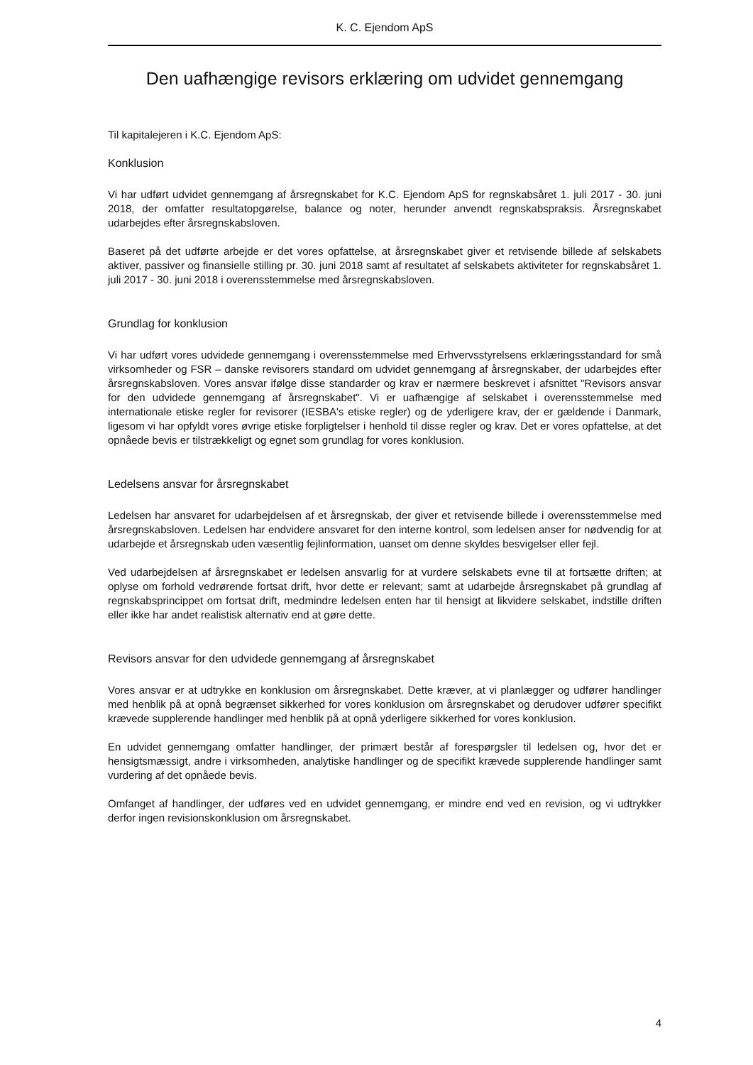K. C. Ejendom ApS
Den uafhængige revisors erklæring om udvidet gennemgang
Til kapitalejeren i K.C. Ejendom ApS:
Konklusion
Vi har udført udvidet gennemgang af årsregnskabet for K.C. Ejendom ApS for regnskabsåret 1. juli 2017 - 30. juni 2018, der omfatter resultatopgørelse, balance og noter, herunder anvendt regnskabspraksis. Årsregnskabet udarbejdes efter årsregnskabsloven.
Baseret på det udførte arbejde er det vores opfattelse, at årsregnskabet giver et retvisende billede af selskabets aktiver, passiver og finansielle stilling pr. 30. juni 2018 samt af resultatet af selskabets aktiviteter for regnskabsåret 1. juli 2017 - 30. juni 2018 i overensstemmelse med årsregnskabsloven.
Grundlag for konklusion
Vi har udført vores udvidede gennemgang i overensstemmelse med Erhvervsstyrelsens erklæringsstandard for små virksomheder og FSR – danske revisorers standard om udvidet gennemgang af årsregnskaber, der udarbejdes efter årsregnskabsloven. Vores ansvar ifølge disse standarder og krav er nærmere beskrevet i afsnittet "Revisors ansvar for den udvidede gennemgang af årsregnskabet". Vi er uafhængige af selskabet i overensstemmelse med internationale etiske regler for revisorer (IESBA's etiske regler) og de yderligere krav, der er gældende i Danmark, ligesom vi har opfyldt vores øvrige etiske forpligtelser i henhold til disse regler og krav. Det er vores opfattelse, at det opnåede bevis er tilstrækkeligt og egnet som grundlag for vores konklusion.
Ledelsens ansvar for årsregnskabet
Ledelsen har ansvaret for udarbejdelsen af et årsregnskab, der giver et retvisende billede i overensstemmelse med årsregnskabsloven. Ledelsen har endvidere ansvaret for den interne kontrol, som ledelsen anser for nødvendig for at udarbejde et årsregnskab uden væsentlig fejlinformation, uanset om denne skyldes besvigelser eller fejl.
Ved udarbejdelsen af årsregnskabet er ledelsen ansvarlig for at vurdere selskabets evne til at fortsætte driften; at oplyse om forhold vedrørende fortsat drift, hvor dette er relevant; samt at udarbejde årsregnskabet på grundlag af regnskabsprincippet om fortsat drift, medmindre ledelsen enten har til hensigt at likvidere selskabet, indstille driften eller ikke har andet realistisk alternativ end at gøre dette.
Revisors ansvar for den udvidede gennemgang af årsregnskabet
Vores ansvar er at udtrykke en konklusion om årsregnskabet. Dette kræver, at vi planlægger og udfører handlinger med henblik på at opnå begrænset sikkerhed for vores konklusion om årsregnskabet og derudover udfører specifikt krævede supplerende handlinger med henblik på at opnå yderligere sikkerhed for vores konklusion.
En udvidet gennemgang omfatter handlinger, der primært består af forespørgsler til ledelsen og, hvor det er hensigtsmæssigt, andre i virksomheden, analytiske handlinger og de specifikt krævede supplerende handlinger samt vurdering af det opnåede bevis.
Omfanget af handlinger, der udføres ved en udvidet gennemgang, er mindre end ved en revision, og vi udtrykker derfor ingen revisionskonklusion om årsregnskabet.
4